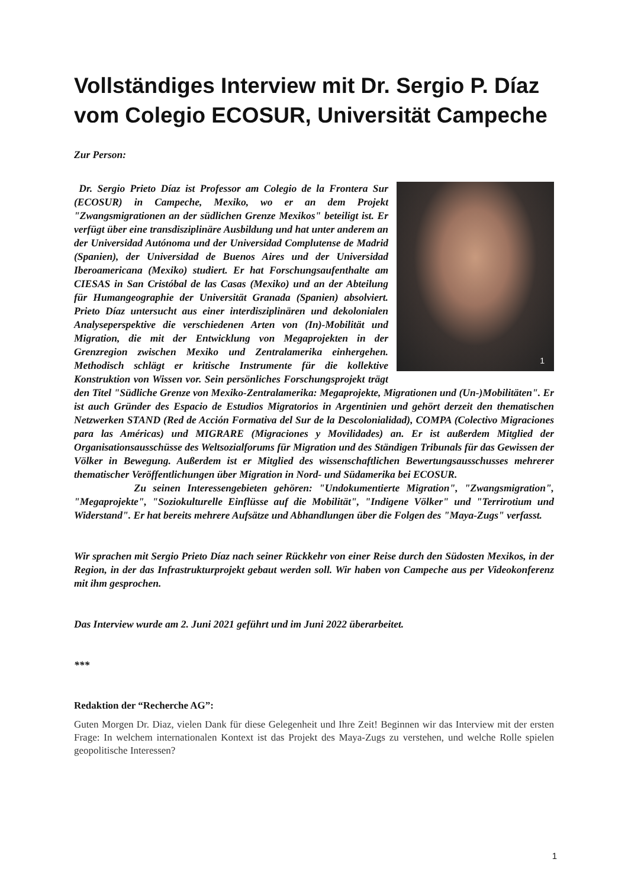Vollständiges Interview mit Dr. Sergio P. Díaz vom Colegio ECOSUR, Universität Campeche
Zur Person:
1
Dr. Sergio Prieto Díaz ist Professor am Colegio de la Frontera Sur (ECOSUR) in Campeche, Mexiko, wo er an dem Projekt "Zwangsmigrationen an der südlichen Grenze Mexikos" beteiligt ist. Er verfügt über eine transdisziplinäre Ausbildung und hat unter anderem an der Universidad Autónoma und der Universidad Complutense de Madrid (Spanien), der Universidad de Buenos Aires und der Universidad Iberoamericana (Mexiko) studiert. Er hat Forschungsaufenthalte am CIESAS in San Cristóbal de las Casas (Mexiko) und an der Abteilung für Humangeographie der Universität Granada (Spanien) absolviert. Prieto Díaz untersucht aus einer interdisziplinären und dekolonialen Analyseperspektive die verschiedenen Arten von (In)-Mobilität und Migration, die mit der Entwicklung von Megaprojekten in der Grenzregion zwischen Mexiko und Zentralamerika einhergehen. Methodisch schlägt er kritische Instrumente für die kollektive Konstruktion von Wissen vor. Sein persönliches Forschungsprojekt trägt den Titel "Südliche Grenze von Mexiko-Zentralamerika: Megaprojekte, Migrationen und (Un-)Mobilitäten". Er ist auch Gründer des Espacio de Estudios Migratorios in Argentinien und gehört derzeit den thematischen Netzwerken STAND (Red de Acción Formativa del Sur de la Descolonialidad), COMPA (Colectivo Migraciones para las Américas) und MIGRARE (Migraciones y Movilidades) an. Er ist außerdem Mitglied der Organisationsausschüsse des Weltsozialforums für Migration und des Ständigen Tribunals für das Gewissen der Völker in Bewegung. Außerdem ist er Mitglied des wissenschaftlichen Bewertungsausschusses mehrerer thematischer Veröffentlichungen über Migration in Nord- und Südamerika bei ECOSUR.
Zu seinen Interessengebieten gehören: "Undokumentierte Migration", "Zwangsmigration", "Megaprojekte", "Soziokulturelle Einflüsse auf die Mobilität", "Indigene Völker" und "Terrirotium und Widerstand". Er hat bereits mehrere Aufsätze und Abhandlungen über die Folgen des "Maya-Zugs" verfasst.
Wir sprachen mit Sergio Prieto Díaz nach seiner Rückkehr von einer Reise durch den Südosten Mexikos, in der Region, in der das Infrastrukturprojekt gebaut werden soll. Wir haben von Campeche aus per Videokonferenz mit ihm gesprochen.
Das Interview wurde am 2. Juni 2021 geführt und im Juni 2022 überarbeitet.
***
Redaktion der “Recherche AG”:
Guten Morgen Dr. Diaz, vielen Dank für diese Gelegenheit und Ihre Zeit! Beginnen wir das Interview mit der ersten Frage: In welchem internationalen Kontext ist das Projekt des Maya-Zugs zu verstehen, und welche Rolle spielen geopolitische Interessen?
1